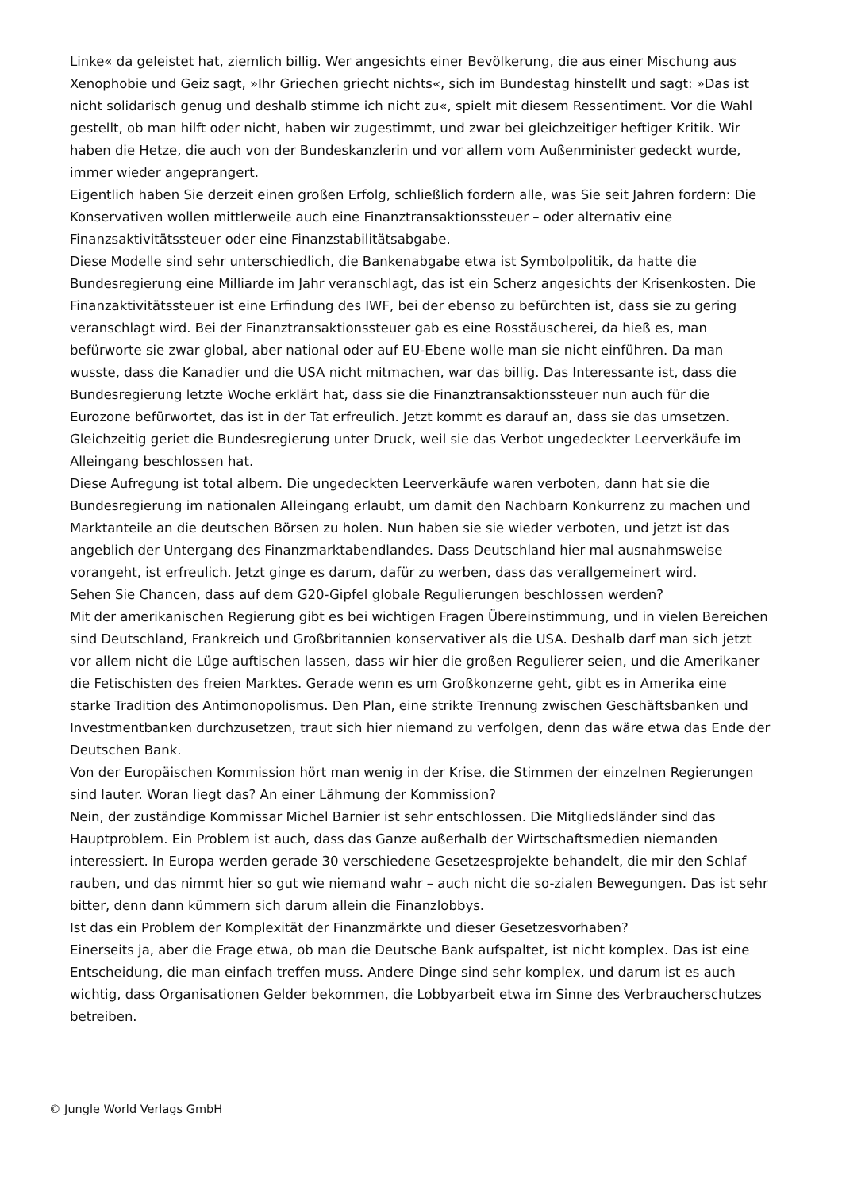Linke« da geleistet hat, ziemlich billig. Wer angesichts einer Bevölkerung, die aus einer Mischung aus Xenophobie und Geiz sagt, »Ihr Griechen griecht nichts«, sich im Bundestag hinstellt und sagt: »Das ist nicht solidarisch genug und deshalb stimme ich nicht zu«, spielt mit diesem Ressentiment. Vor die Wahl gestellt, ob man hilft oder nicht, haben wir zugestimmt, und zwar bei gleichzeitiger heftiger Kritik. Wir haben die Hetze, die auch von der Bundeskanzlerin und vor allem vom Außenminister gedeckt wurde, immer wieder angeprangert.
Eigentlich haben Sie derzeit einen großen Erfolg, schließlich fordern alle, was Sie seit Jahren fordern: Die Konservativen wollen mittlerweile auch eine Finanztransaktionssteuer – oder alternativ eine Finanzsaktivitätssteuer oder eine Finanzstabilitätsabgabe.
Diese Modelle sind sehr unterschiedlich, die Bankenabgabe etwa ist Symbolpolitik, da hatte die Bundesregierung eine Milliarde im Jahr veranschlagt, das ist ein Scherz angesichts der Krisenkosten. Die Finanzaktivitätssteuer ist eine Erfindung des IWF, bei der ebenso zu befürchten ist, dass sie zu gering veranschlagt wird. Bei der Finanztransaktionssteuer gab es eine Rosstäuscherei, da hieß es, man befürworte sie zwar global, aber national oder auf EU-Ebene wolle man sie nicht einführen. Da man wusste, dass die Kanadier und die USA nicht mitmachen, war das billig. Das Interessante ist, dass die Bundesregierung letzte Woche erklärt hat, dass sie die Finanztransaktionssteuer nun auch für die Eurozone befürwortet, das ist in der Tat erfreulich. Jetzt kommt es darauf an, dass sie das umsetzen.
Gleichzeitig geriet die Bundesregierung unter Druck, weil sie das Verbot ungedeckter Leerverkäufe im Alleingang beschlossen hat.
Diese Aufregung ist total albern. Die ungedeckten Leerverkäufe waren verboten, dann hat sie die Bundesregierung im nationalen Alleingang erlaubt, um damit den Nachbarn Konkurrenz zu machen und Marktanteile an die deutschen Börsen zu holen. Nun haben sie sie wieder verboten, und jetzt ist das angeblich der Untergang des Finanzmarktabendlandes. Dass Deutschland hier mal ausnahmsweise vorangeht, ist erfreulich. Jetzt ginge es darum, dafür zu werben, dass das verallgemeinert wird.
Sehen Sie Chancen, dass auf dem G20-Gipfel globale Regulierungen beschlossen werden?
Mit der amerikanischen Regierung gibt es bei wichtigen Fragen Übereinstimmung, und in vielen Bereichen sind Deutschland, Frankreich und Großbritannien konservativer als die USA. Deshalb darf man sich jetzt vor allem nicht die Lüge auftischen lassen, dass wir hier die großen Regulierer seien, und die Amerikaner die Fetischisten des freien Marktes. Gerade wenn es um Großkonzerne geht, gibt es in Amerika eine starke Tradition des Antimonopolismus. Den Plan, eine strikte Trennung zwischen Geschäftsbanken und Investmentbanken durchzusetzen, traut sich hier niemand zu verfolgen, denn das wäre etwa das Ende der Deutschen Bank.
Von der Europäischen Kommission hört man wenig in der Krise, die Stimmen der einzelnen Regierungen sind lauter. Woran liegt das? An einer Lähmung der Kommission?
Nein, der zuständige Kommissar Michel Barnier ist sehr entschlossen. Die Mitgliedsländer sind das Hauptproblem. Ein Problem ist auch, dass das Ganze außerhalb der Wirtschaftsmedien niemanden interessiert. In Europa werden gerade 30 verschiedene Gesetzesprojekte behandelt, die mir den Schlaf rauben, und das nimmt hier so gut wie niemand wahr – auch nicht die so-zialen Bewegungen. Das ist sehr bitter, denn dann kümmern sich darum allein die Finanzlobbys.
Ist das ein Problem der Komplexität der Finanzmärkte und dieser Gesetzesvorhaben?
Einerseits ja, aber die Frage etwa, ob man die Deutsche Bank aufspaltet, ist nicht komplex. Das ist eine Entscheidung, die man einfach treffen muss. Andere Dinge sind sehr komplex, und darum ist es auch wichtig, dass Organisationen Gelder bekommen, die Lobbyarbeit etwa im Sinne des Verbraucherschutzes betreiben.
© Jungle World Verlags GmbH